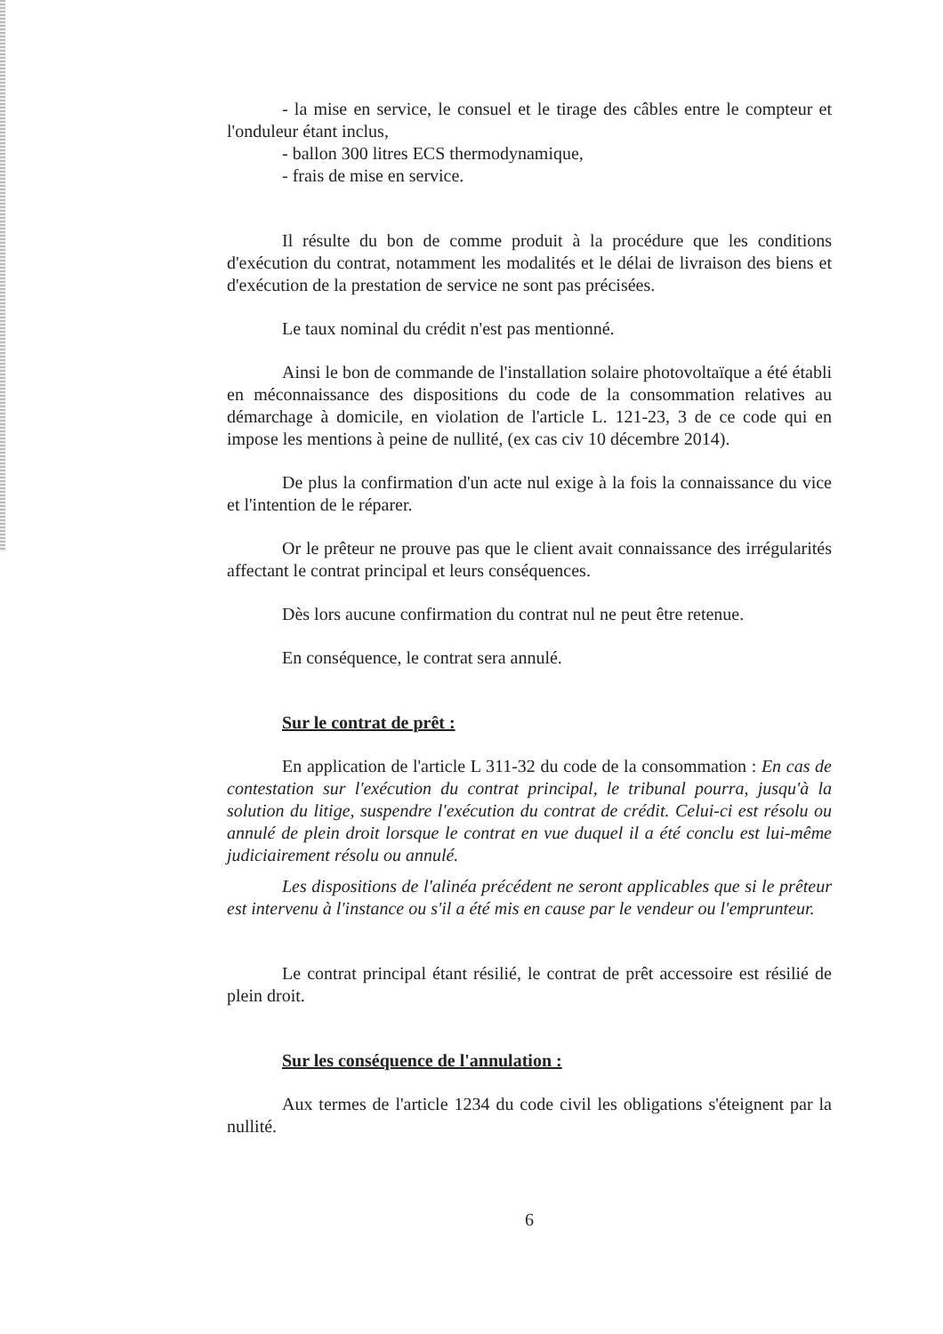- la mise en service, le consuel et le tirage des câbles entre le compteur et l'onduleur étant inclus,
- ballon 300 litres ECS thermodynamique,
- frais de mise en service.
Il résulte du bon de comme produit à la procédure que les conditions d'exécution du contrat, notamment les modalités et le délai de livraison des biens et d'exécution de la prestation de service ne sont pas précisées.
Le taux nominal du crédit n'est pas mentionné.
Ainsi le bon de commande de l'installation solaire photovoltaïque a été établi en méconnaissance des dispositions du code de la consommation relatives au démarchage à domicile, en violation de l'article L. 121-23, 3 de ce code qui en impose les mentions à peine de nullité, (ex cas civ 10 décembre 2014).
De plus la confirmation d'un acte nul exige à la fois la connaissance du vice et l'intention de le réparer.
Or le prêteur ne prouve pas que le client avait connaissance des irrégularités affectant le contrat principal et leurs conséquences.
Dès lors aucune confirmation du contrat nul ne peut être retenue.
En conséquence, le contrat sera annulé.
Sur le contrat de prêt :
En application de l'article L 311-32 du code de la consommation : En cas de contestation sur l'exécution du contrat principal, le tribunal pourra, jusqu'à la solution du litige, suspendre l'exécution du contrat de crédit. Celui-ci est résolu ou annulé de plein droit lorsque le contrat en vue duquel il a été conclu est lui-même judiciairement résolu ou annulé.
Les dispositions de l'alinéa précédent ne seront applicables que si le prêteur est intervenu à l'instance ou s'il a été mis en cause par le vendeur ou l'emprunteur.
Le contrat principal étant résilié, le contrat de prêt accessoire est résilié de plein droit.
Sur les conséquence de l'annulation :
Aux termes de l'article 1234 du code civil les obligations s'éteignent par la nullité.
6